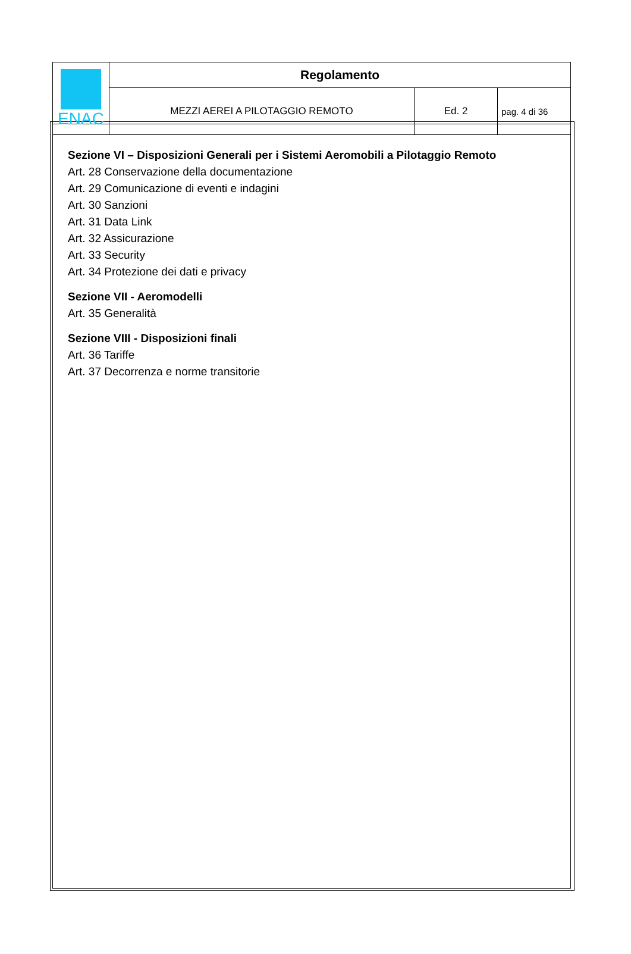| ENAC | Regolamento | | |
| | MEZZI AEREI A PILOTAGGIO REMOTO | Ed. 2 | pag. 4 di 36 |
Sezione VI – Disposizioni Generali per i Sistemi Aeromobili a Pilotaggio Remoto
Art. 28 Conservazione della documentazione
Art. 29 Comunicazione di eventi e indagini
Art. 30 Sanzioni
Art. 31 Data Link
Art. 32 Assicurazione
Art. 33 Security
Art. 34 Protezione dei dati e privacy
Sezione VII - Aeromodelli
Art. 35 Generalità
Sezione VIII - Disposizioni finali
Art. 36 Tariffe
Art. 37 Decorrenza e norme transitorie